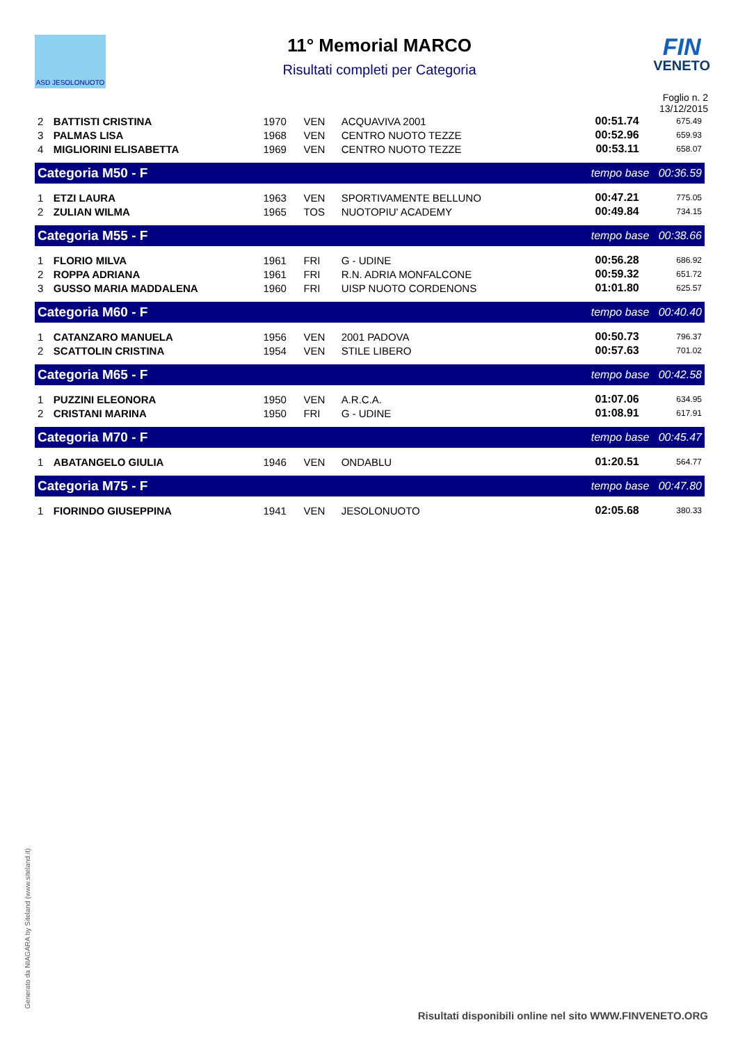ASD JESOLONUOTO
11° Memorial MARCO
Risultati completi per Categoria
FIN
VENETO
Foglio n. 2
13/12/2015
| 2 | BATTISTI CRISTINA | 1970 | VEN | ACQUAVIVA 2001 | 00:51.74 | 675.49 |
| 3 | PALMAS LISA | 1968 | VEN | CENTRO NUOTO TEZZE | 00:52.96 | 659.93 |
| 4 | MIGLIORINI ELISABETTA | 1969 | VEN | CENTRO NUOTO TEZZE | 00:53.11 | 658.07 |
| Categoria M50 - F | | | | | tempo base 00:36.59 | |
| 1 | ETZI LAURA | 1963 | VEN | SPORTIVAMENTE BELLUNO | 00:47.21 | 775.05 |
| 2 | ZULIAN WILMA | 1965 | TOS | NUOTOPIU' ACADEMY | 00:49.84 | 734.15 |
| Categoria M55 - F | | | | | tempo base 00:38.66 | |
| 1 | FLORIO MILVA | 1961 | FRI | G - UDINE | 00:56.28 | 686.92 |
| 2 | ROPPA ADRIANA | 1961 | FRI | R.N. ADRIA MONFALCONE | 00:59.32 | 651.72 |
| 3 | GUSSO MARIA MADDALENA | 1960 | FRI | UISP NUOTO CORDENONS | 01:01.80 | 625.57 |
| Categoria M60 - F | | | | | tempo base 00:40.40 | |
| 1 | CATANZARO MANUELA | 1956 | VEN | 2001 PADOVA | 00:50.73 | 796.37 |
| 2 | SCATTOLIN CRISTINA | 1954 | VEN | STILE LIBERO | 00:57.63 | 701.02 |
| Categoria M65 - F | | | | | tempo base 00:42.58 | |
| 1 | PUZZINI ELEONORA | 1950 | VEN | A.R.C.A. | 01:07.06 | 634.95 |
| 2 | CRISTANI MARINA | 1950 | FRI | G - UDINE | 01:08.91 | 617.91 |
| Categoria M70 - F | | | | | tempo base 00:45.47 | |
| 1 | ABATANGELO GIULIA | 1946 | VEN | ONDABLU | 01:20.51 | 564.77 |
| Categoria M75 - F | | | | | tempo base 00:47.80 | |
| 1 | FIORINDO GIUSEPPINA | 1941 | VEN | JESOLONUOTO | 02:05.68 | 380.33 |
Generato da NIAGARA by Siteland (www.siteland.it)
Risultati disponibili online nel sito WWW.FINVENETO.ORG